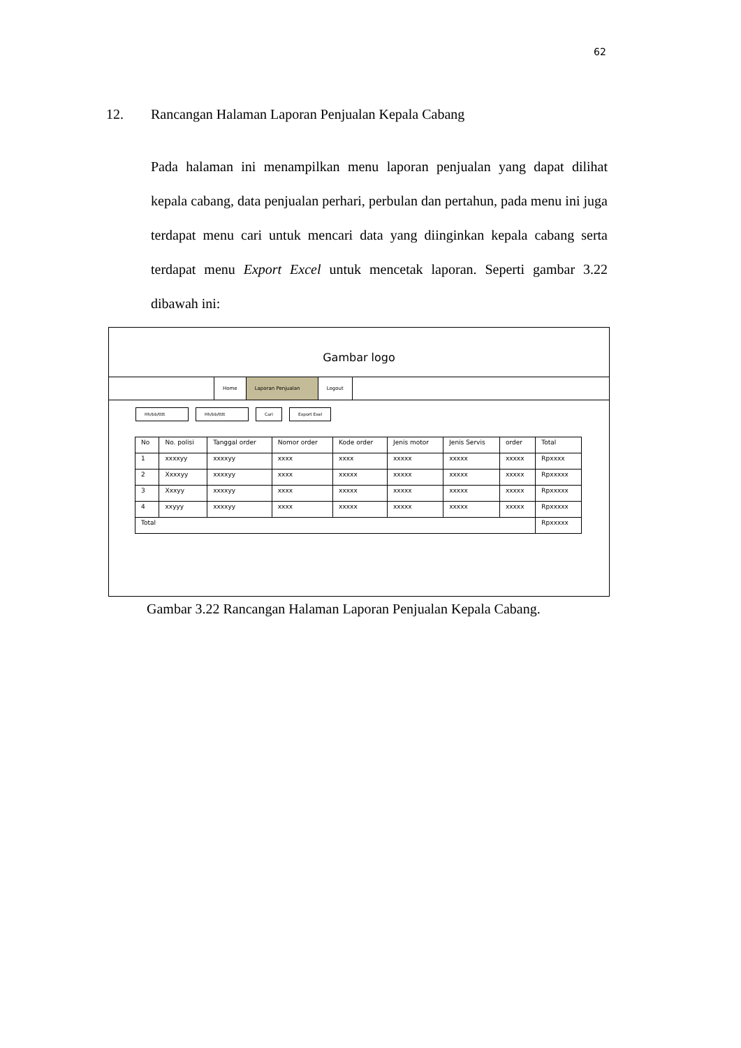62
12. Rancangan Halaman Laporan Penjualan Kepala Cabang
Pada halaman ini menampilkan menu laporan penjualan yang dapat dilihat kepala cabang, data penjualan perhari, perbulan dan pertahun, pada menu ini juga terdapat menu cari untuk mencari data yang diinginkan kepala cabang serta terdapat menu Export Excel untuk mencetak laporan. Seperti gambar 3.22 dibawah ini:
Gambar logo
Home Laporan Penjualan Logout
Hh/bb/tttt Hh/bb/tttt Cari Export Exel
| No | No. polisi | Tanggal order | Nomor order | Kode order | Jenis motor | Jenis Servis | order | Total |
| --- | --- | --- | --- | --- | --- | --- | --- | --- |
| 1 | xxxxyy | xxxxyy | xxxx | xxxx | xxxxx | xxxxx | xxxxx | Rpxxxx |
| 2 | Xxxxyy | xxxxyy | xxxx | xxxxx | xxxxx | xxxxx | xxxxx | Rpxxxxx |
| 3 | Xxxyy | xxxxyy | xxxx | xxxxx | xxxxx | xxxxx | xxxxx | Rpxxxxx |
| 4 | xxyyy | xxxxyy | xxxx | xxxxx | xxxxx | xxxxx | xxxxx | Rpxxxxx |
| Total | | | | | | | | Rpxxxxx |
Gambar 3.22 Rancangan Halaman Laporan Penjualan Kepala Cabang.